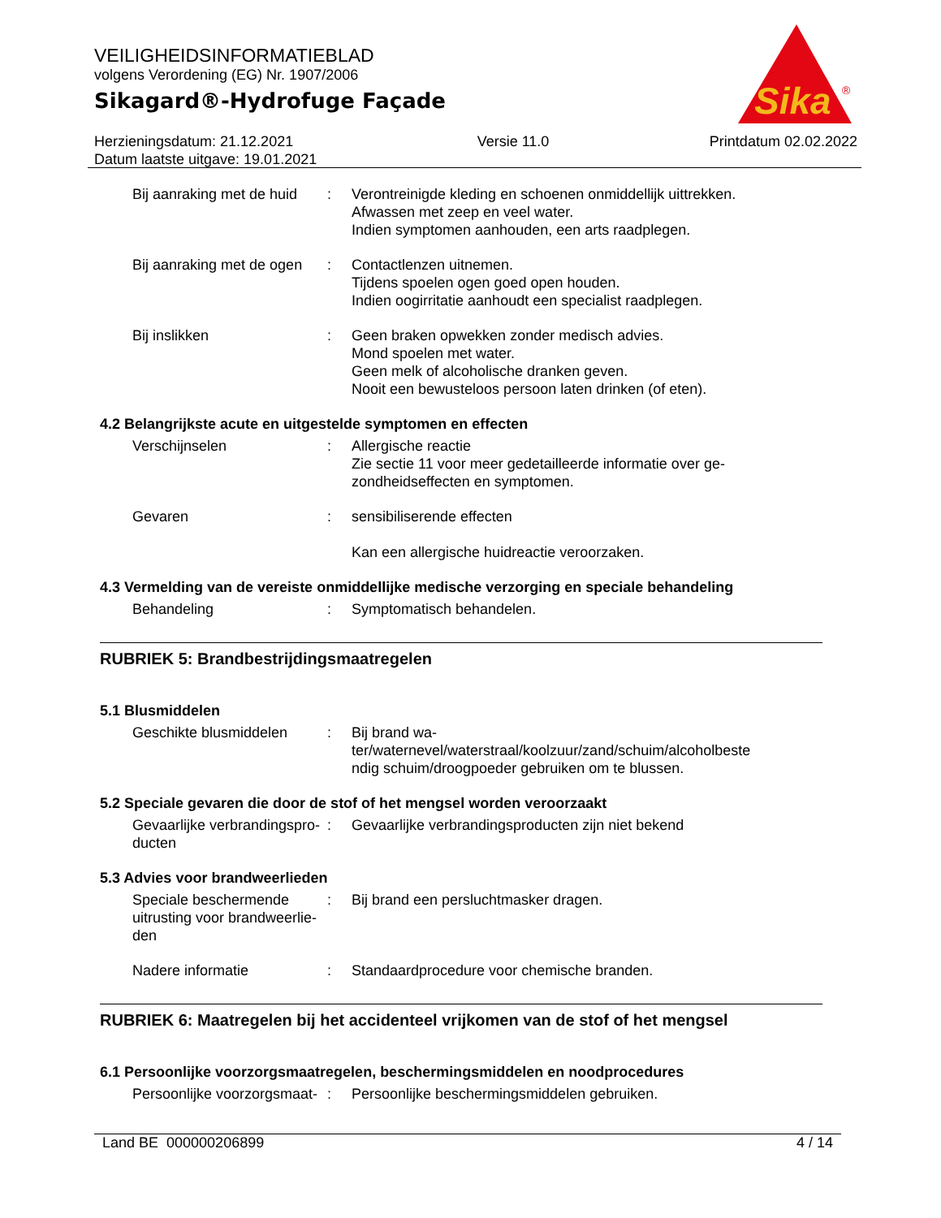VEILIGHEIDSINFORMATIEBLAD
volgens Verordening (EG) Nr. 1907/2006
Sikagard®-Hydrofuge Façade
Sika
®
Herzieningsdatum: 21.12.2021
Datum laatste uitgave: 19.01.2021
Versie 11.0 Printdatum 02.02.2022
Bij aanraking met de huid
: Verontreinigde kleding en schoenen onmiddellijk uittrekken.
Afwassen met zeep en veel water.
Indien symptomen aanhouden, een arts raadplegen.
Bij aanraking met de ogen
: Contactlenzen uitnemen.
Tijdens spoelen ogen goed open houden.
Indien oogirritatie aanhoudt een specialist raadplegen.
Bij inslikken : Geen braken opwekken zonder medisch advies.
Mond spoelen met water.
Geen melk of alcoholische dranken geven.
Nooit een bewusteloos persoon laten drinken (of eten).
4.2 Belangrijkste acute en uitgestelde symptomen en effecten
Verschijnselen : Allergische reactie
Zie sectie 11 voor meer gedetailleerde informatie over ge-
zondheidseffecten en symptomen.
Gevaren : sensibiliserende effecten
Kan een allergische huidreactie veroorzaken.
4.3 Vermelding van de vereiste onmiddellijke medische verzorging en speciale behandeling
Behandeling : Symptomatisch behandelen.
RUBRIEK 5: Brandbestrijdingsmaatregelen
5.1 Blusmiddelen
Geschikte blusmiddelen : Bij brand wa-
ter/waternevel/waterstraal/koolzuur/zand/schuim/alcoholbeste
ndig schuim/droogpoeder gebruiken om te blussen.
5.2 Speciale gevaren die door de stof of het mengsel worden veroorzaakt
Gevaarlijke verbrandingspro-
ducten
: Gevaarlijke verbrandingsproducten zijn niet bekend
5.3 Advies voor brandweerlieden
Speciale beschermende uitrusting voor brandweerlie-
den
: Bij brand een persluchtmasker dragen.
Nadere informatie : Standaardprocedure voor chemische branden.
RUBRIEK 6: Maatregelen bij het accidenteel vrijkomen van de stof of het mengsel
6.1 Persoonlijke voorzorgsmaatregelen, beschermingsmiddelen en noodprocedures
Persoonlijke voorzorgsmaat-
: Persoonlijke beschermingsmiddelen gebruiken.
Land BE 000000206899 4 / 14